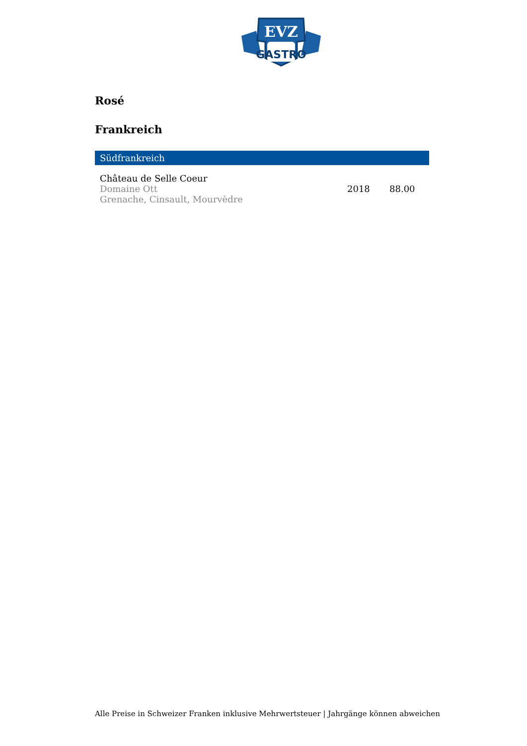EVZ
GASTRO
Rosé
Frankreich
Südfrankreich
| Château de Selle Coeur Domaine Ott Grenache, Cinsault, Mourvèdre | 2018 | 88.00 |
Alle Preise in Schweizer Franken inklusive Mehrwertsteuer | Jahrgänge können abweichen